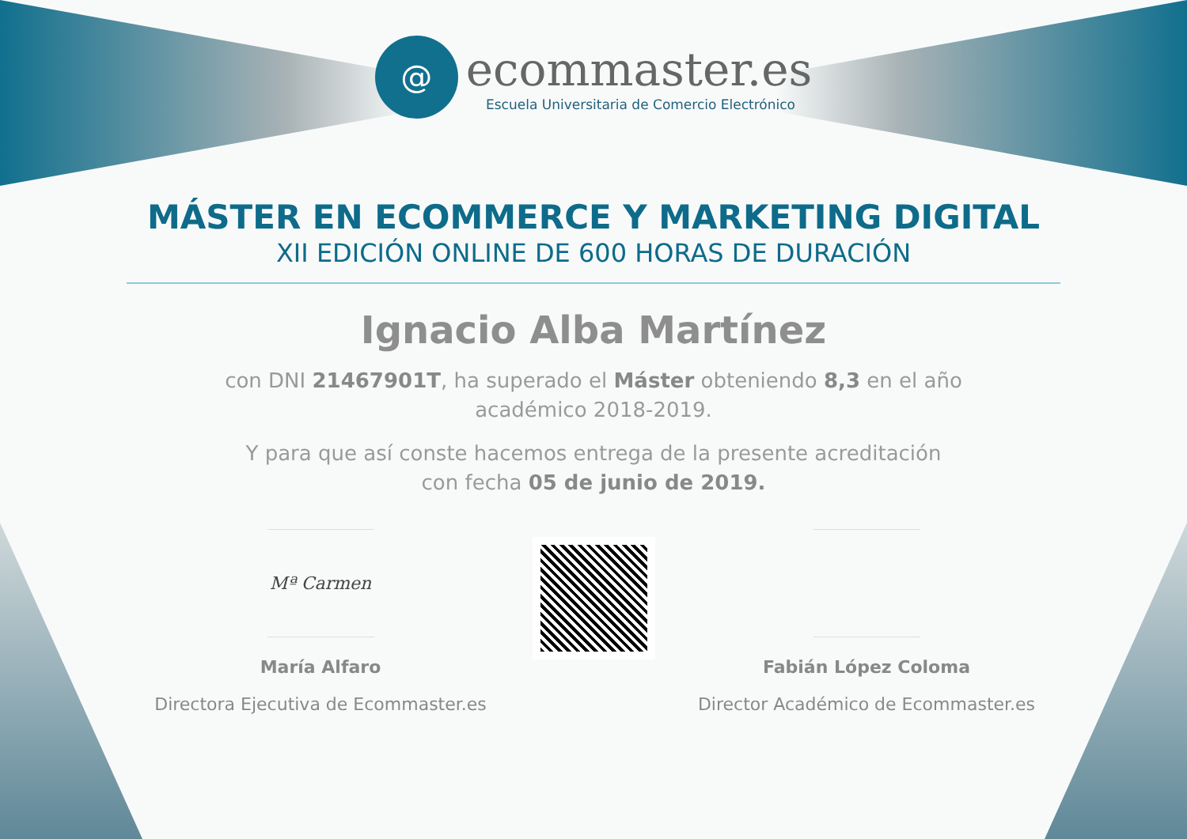@
ecommaster.es
Escuela Universitaria de Comercio Electrónico
MÁSTER EN ECOMMERCE Y MARKETING DIGITAL
XII EDICIÓN ONLINE DE 600 HORAS DE DURACIÓN
Ignacio Alba Martínez
con DNI 21467901T, ha superado el Máster obteniendo 8,3 en el año
académico 2018-2019.
Y para que así conste hacemos entrega de la presente acreditación
con fecha 05 de junio de 2019.
Mª Carmen
María Alfaro
Directora Ejecutiva de Ecommaster.es
Fabián López Coloma
Director Académico de Ecommaster.es